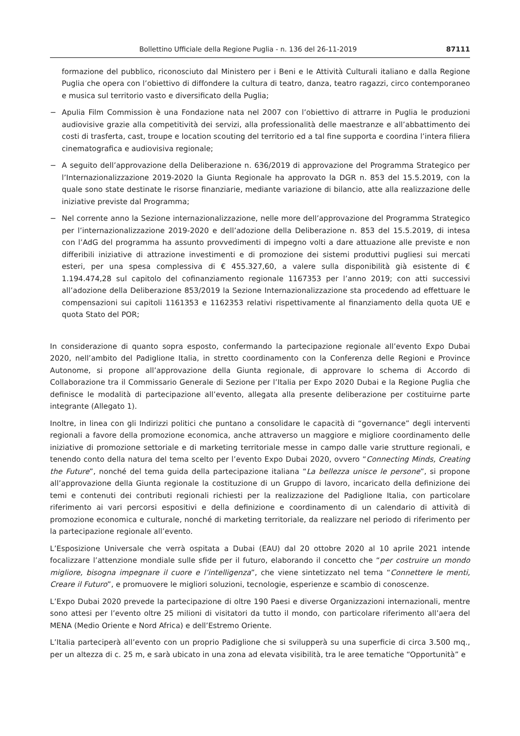Bollettino Ufficiale della Regione Puglia - n. 136 del 26-11-2019 87111
formazione del pubblico, riconosciuto dal Ministero per i Beni e le Attività Culturali italiano e dalla Regione Puglia che opera con l’obiettivo di diffondere la cultura di teatro, danza, teatro ragazzi, circo contemporaneo e musica sul territorio vasto e diversificato della Puglia;
− Apulia Film Commission è una Fondazione nata nel 2007 con l’obiettivo di attrarre in Puglia le produzioni audiovisive grazie alla competitività dei servizi, alla professionalità delle maestranze e all’abbattimento dei costi di trasferta, cast, troupe e location scouting del territorio ed a tal fine supporta e coordina l’intera filiera cinematografica e audiovisiva regionale;
− A seguito dell’approvazione della Deliberazione n. 636/2019 di approvazione del Programma Strategico per l’Internazionalizzazione 2019-2020 la Giunta Regionale ha approvato la DGR n. 853 del 15.5.2019, con la quale sono state destinate le risorse finanziarie, mediante variazione di bilancio, atte alla realizzazione delle iniziative previste dal Programma;
− Nel corrente anno la Sezione internazionalizzazione, nelle more dell’approvazione del Programma Strategico per l’internazionalizzazione 2019-2020 e dell’adozione della Deliberazione n. 853 del 15.5.2019, di intesa con l’AdG del programma ha assunto provvedimenti di impegno volti a dare attuazione alle previste e non differibili iniziative di attrazione investimenti e di promozione dei sistemi produttivi pugliesi sui mercati esteri, per una spesa complessiva di € 455.327,60, a valere sulla disponibilità già esistente di € 1.194.474,28 sul capitolo del cofinanziamento regionale 1167353 per l’anno 2019; con atti successivi all’adozione della Deliberazione 853/2019 la Sezione Internazionalizzazione sta procedendo ad effettuare le compensazioni sui capitoli 1161353 e 1162353 relativi rispettivamente al finanziamento della quota UE e quota Stato del POR;
In considerazione di quanto sopra esposto, confermando la partecipazione regionale all’evento Expo Dubai 2020, nell’ambito del Padiglione Italia, in stretto coordinamento con la Conferenza delle Regioni e Province Autonome, si propone all’approvazione della Giunta regionale, di approvare lo schema di Accordo di Collaborazione tra il Commissario Generale di Sezione per l’Italia per Expo 2020 Dubai e la Regione Puglia che definisce le modalità di partecipazione all’evento, allegata alla presente deliberazione per costituirne parte integrante (Allegato 1).
Inoltre, in linea con gli Indirizzi politici che puntano a consolidare le capacità di “governance” degli interventi regionali a favore della promozione economica, anche attraverso un maggiore e migliore coordinamento delle iniziative di promozione settoriale e di marketing territoriale messe in campo dalle varie strutture regionali, e tenendo conto della natura del tema scelto per l’evento Expo Dubai 2020, ovvero “Connecting Minds, Creating the Future”, nonché del tema guida della partecipazione italiana “La bellezza unisce le persone”, si propone all’approvazione della Giunta regionale la costituzione di un Gruppo di lavoro, incaricato della definizione dei temi e contenuti dei contributi regionali richiesti per la realizzazione del Padiglione Italia, con particolare riferimento ai vari percorsi espositivi e della definizione e coordinamento di un calendario di attività di promozione economica e culturale, nonché di marketing territoriale, da realizzare nel periodo di riferimento per la partecipazione regionale all’evento.
L’Esposizione Universale che verrà ospitata a Dubai (EAU) dal 20 ottobre 2020 al 10 aprile 2021 intende focalizzare l’attenzione mondiale sulle sfide per il futuro, elaborando il concetto che “per costruire un mondo migliore, bisogna impegnare il cuore e l’intelligenza”, che viene sintetizzato nel tema “Connettere le menti, Creare il Futuro”, e promuovere le migliori soluzioni, tecnologie, esperienze e scambio di conoscenze.
L’Expo Dubai 2020 prevede la partecipazione di oltre 190 Paesi e diverse Organizzazioni internazionali, mentre sono attesi per l’evento oltre 25 milioni di visitatori da tutto il mondo, con particolare riferimento all’aera del MENA (Medio Oriente e Nord Africa) e dell’Estremo Oriente.
L’Italia parteciperà all’evento con un proprio Padiglione che si svilupperà su una superficie di circa 3.500 mq., per un altezza di c. 25 m, e sarà ubicato in una zona ad elevata visibilità, tra le aree tematiche “Opportunità” e